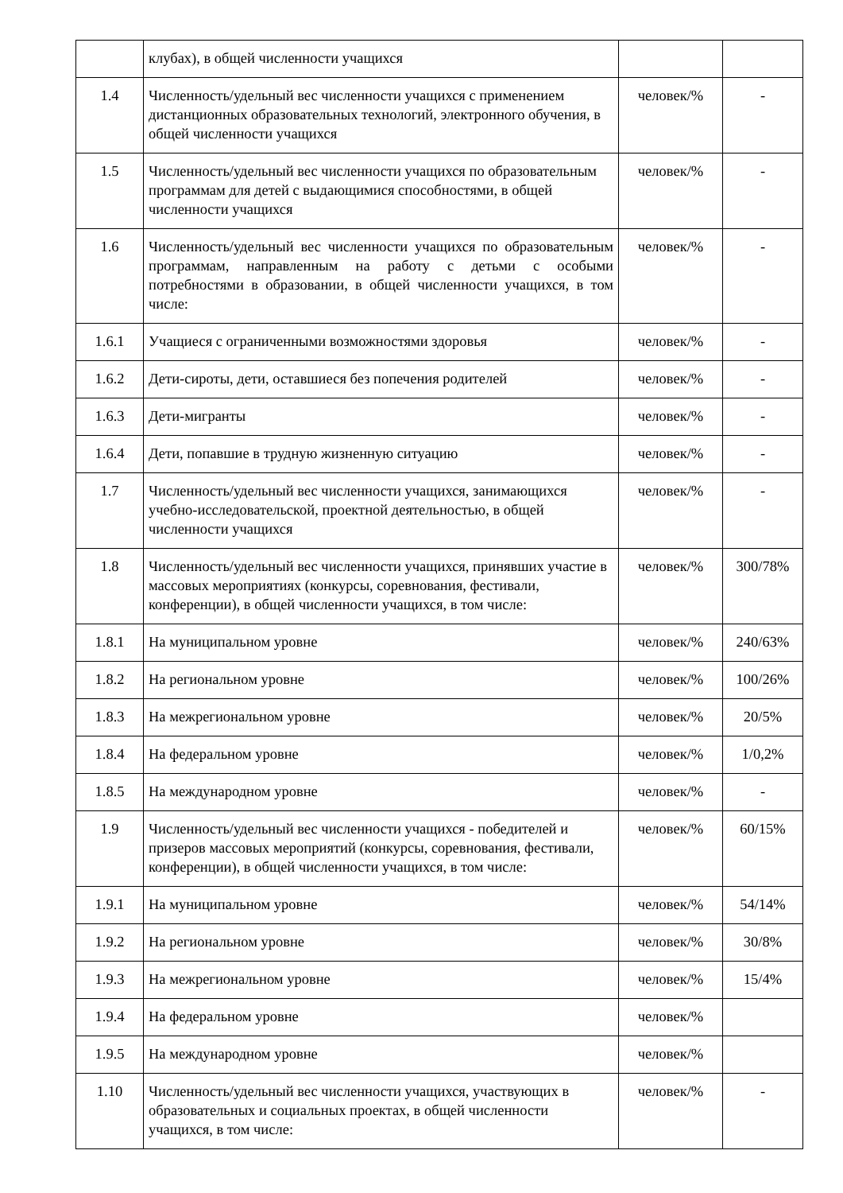| | клубах), в общей численности учащихся | | |
| 1.4 | Численность/удельный вес численности учащихся с применением дистанционных образовательных технологий, электронного обучения, в общей численности учащихся | человек/% | - |
| 1.5 | Численность/удельный вес численности учащихся по образовательным программам для детей с выдающимися способностями, в общей численности учащихся | человек/% | - |
| 1.6 | Численность/удельный вес численности учащихся по образовательным программам, направленным на работу с детьми с особыми потребностями в образовании, в общей численности учащихся, в том числе: | человек/% | - |
| 1.6.1 | Учащиеся с ограниченными возможностями здоровья | человек/% | - |
| 1.6.2 | Дети-сироты, дети, оставшиеся без попечения родителей | человек/% | - |
| 1.6.3 | Дети-мигранты | человек/% | - |
| 1.6.4 | Дети, попавшие в трудную жизненную ситуацию | человек/% | - |
| 1.7 | Численность/удельный вес численности учащихся, занимающихся учебно-исследовательской, проектной деятельностью, в общей численности учащихся | человек/% | - |
| 1.8 | Численность/удельный вес численности учащихся, принявших участие в массовых мероприятиях (конкурсы, соревнования, фестивали, конференции), в общей численности учащихся, в том числе: | человек/% | 300/78% |
| 1.8.1 | На муниципальном уровне | человек/% | 240/63% |
| 1.8.2 | На региональном уровне | человек/% | 100/26% |
| 1.8.3 | На межрегиональном уровне | человек/% | 20/5% |
| 1.8.4 | На федеральном уровне | человек/% | 1/0,2% |
| 1.8.5 | На международном уровне | человек/% | - |
| 1.9 | Численность/удельный вес численности учащихся - победителей и призеров массовых мероприятий (конкурсы, соревнования, фестивали, конференции), в общей численности учащихся, в том числе: | человек/% | 60/15% |
| 1.9.1 | На муниципальном уровне | человек/% | 54/14% |
| 1.9.2 | На региональном уровне | человек/% | 30/8% |
| 1.9.3 | На межрегиональном уровне | человек/% | 15/4% |
| 1.9.4 | На федеральном уровне | человек/% | |
| 1.9.5 | На международном уровне | человек/% | |
| 1.10 | Численность/удельный вес численности учащихся, участвующих в образовательных и социальных проектах, в общей численности учащихся, в том числе: | человек/% | - |